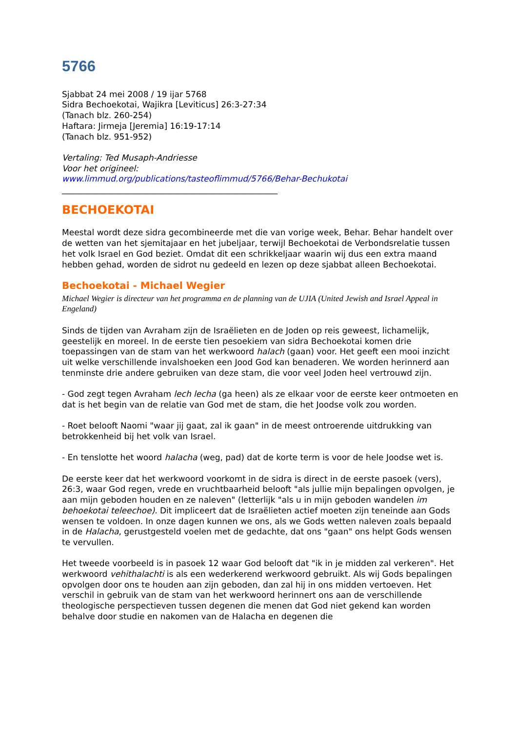5766
Sjabbat 24 mei 2008 / 19 ijar 5768
Sidra Bechoekotai, Wajikra [Leviticus] 26:3-27:34
(Tanach blz. 260-254)
Haftara: Jirmeja [Jeremia] 16:19-17:14
(Tanach blz. 951-952)
Vertaling: Ted Musaph-Andriesse
Voor het origineel:
www.limmud.org/publications/tasteoflimmud/5766/Behar-Bechukotai
____________________________________________________
BECHOEKOTAI
Meestal wordt deze sidra gecombineerde met die van vorige week, Behar. Behar handelt over de wetten van het sjemitajaar en het jubeljaar, terwijl Bechoekotai de Verbondsrelatie tussen het volk Israel en God beziet. Omdat dit een schrikkeljaar waarin wij dus een extra maand hebben gehad, worden de sidrot nu gedeeld en lezen op deze sjabbat alleen Bechoekotai.
Bechoekotai - Michael Wegier
Michael Wegier is directeur van het programma en de planning van de UJIA (United Jewish and Israel Appeal in Engeland)
Sinds de tijden van Avraham zijn de Israëlieten en de Joden op reis geweest, lichamelijk, geestelijk en moreel. In de eerste tien pesoekiem van sidra Bechoekotai komen drie toepassingen van de stam van het werkwoord halach (gaan) voor. Het geeft een mooi inzicht uit welke verschillende invalshoeken een Jood God kan benaderen. We worden herinnerd aan tenminste drie andere gebruiken van deze stam, die voor veel Joden heel vertrouwd zijn.
- God zegt tegen Avraham lech lecha (ga heen) als ze elkaar voor de eerste keer ontmoeten en dat is het begin van de relatie van God met de stam, die het Joodse volk zou worden.
- Roet belooft Naomi "waar jij gaat, zal ik gaan" in de meest ontroerende uitdrukking van betrokkenheid bij het volk van Israel.
- En tenslotte het woord halacha (weg, pad) dat de korte term is voor de hele Joodse wet is.
De eerste keer dat het werkwoord voorkomt in de sidra is direct in de eerste pasoek (vers), 26:3, waar God regen, vrede en vruchtbaarheid belooft "als jullie mijn bepalingen opvolgen, je aan mijn geboden houden en ze naleven" (letterlijk "als u in mijn geboden wandelen im behoekotai teleechoe). Dit impliceert dat de Israëlieten actief moeten zijn teneinde aan Gods wensen te voldoen. In onze dagen kunnen we ons, als we Gods wetten naleven zoals bepaald in de Halacha, gerustgesteld voelen met de gedachte, dat ons "gaan" ons helpt Gods wensen te vervullen.
Het tweede voorbeeld is in pasoek 12 waar God belooft dat "ik in je midden zal verkeren". Het werkwoord vehithalachti is als een wederkerend werkwoord gebruikt. Als wij Gods bepalingen opvolgen door ons te houden aan zijn geboden, dan zal hij in ons midden vertoeven. Het verschil in gebruik van de stam van het werkwoord herinnert ons aan de verschillende theologische perspectieven tussen degenen die menen dat God niet gekend kan worden behalve door studie en nakomen van de Halacha en degenen die